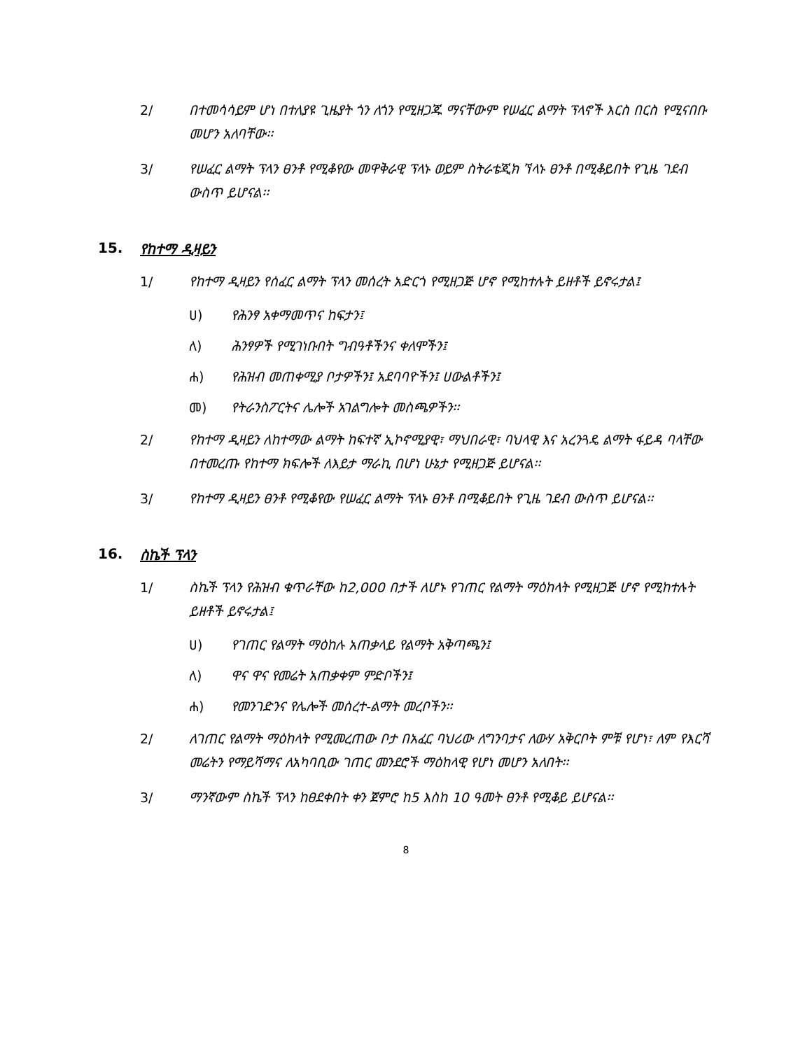2/ በተመሳሳይም ሆነ በተለያዩ ጊዜያት ጎን ለጎን የሚዘጋጁ ማናቸውም የሠፈር ልማት ፕላኖች እርስ በርስ የሚናበቡ መሆን አለባቸው፡፡
3/ የሠፈር ልማት ፕላን ፀንቶ የሚቆየው መዋቅራዊ ፕላኑ ወይም ስትራቴጂክ ኘላኑ ፀንቶ በሚቆይበት የጊዜ ገደብ ውስጥ ይሆናል፡፡
15. የከተማ ዲዛይን
1/ የከተማ ዲዛይን የሰፈር ልማት ፕላን መሰረት አድርጎ የሚዘጋጅ ሆኖ የሚከተሉት ይዘቶች ይኖሩታል፤
ሀ) የሕንፃ አቀማመጥና ከፍታን፤
ለ) ሕንፃዎች የሚገነቡበት ግብዓቶችንና ቀለሞችን፤
ሐ) የሕዝብ መጠቀሚያ ቦታዎችን፤ አደባባዮችን፤ ሀውልቶችን፤
መ) የትራንስፖርትና ሌሎች አገልግሎት መስጫዎችን፡፡
2/ የከተማ ዲዛይን ለከተማው ልማት ከፍተኛ ኢኮኖሚያዊ፣ ማህበራዊ፣ ባህላዊ እና አረንጓዴ ልማት ፋይዳ ባላቸው በተመረጡ የከተማ ክፍሎች ለእይታ ማራኪ በሆነ ሁኔታ የሚዘጋጅ ይሆናል፡፡
3/ የከተማ ዲዛይን ፀንቶ የሚቆየው የሠፈር ልማት ፕላኑ ፀንቶ በሚቆይበት የጊዜ ገደብ ውስጥ ይሆናል፡፡
16. ስኬች ፕላን
1/ ስኬች ፕላን የሕዝብ ቁጥራቸው ከ2,000 በታች ለሆኑ የገጠር የልማት ማዕከላት የሚዘጋጅ ሆኖ የሚከተሉት ይዘቶች ይኖሩታል፤
ሀ) የገጠር የልማት ማዕከሉ አጠቃላይ የልማት አቅጣጫን፤
ለ) ዋና ዋና የመሬት አጠቃቀም ምድቦችን፤
ሐ) የመንገድንና የሌሎች መሰረተ-ልማት መረቦችን፡፡
2/ ለገጠር የልማት ማዕከላት የሚመረጠው ቦታ በአፈር ባህሪው ለግንባታና ለውሃ አቅርቦት ምቹ የሆነ፣ ለም የእርሻ መሬትን የማይሻማና ለአካባቢው ገጠር መንደሮች ማዕከላዊ የሆነ መሆን አለበት፡፡
3/ ማንኛውም ስኬች ፕላን ከፀደቀበት ቀን ጀምሮ ከ5 እስከ 10 ዓመት ፀንቶ የሚቆይ ይሆናል፡፡
8